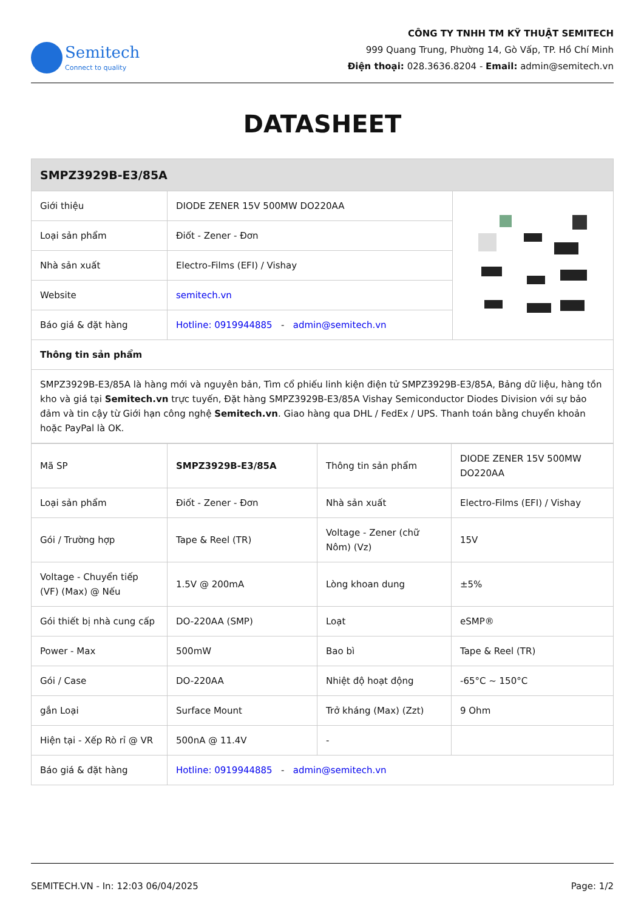Semitech
Connect to quality
CÔNG TY TNHH TM KỸ THUẬT SEMITECH
999 Quang Trung, Phường 14, Gò Vấp, TP. Hồ Chí Minh
Điện thoại: 028.3636.8204 - Email: admin@semitech.vn
DATASHEET
| SMPZ3929B-E3/85A | | |
| --- | --- | --- |
| Giới thiệu | DIODE ZENER 15V 500MW DO220AA | |
| Loại sản phẩm | Điốt - Zener - Đơn | |
| Nhà sản xuất | Electro-Films (EFI) / Vishay | |
| Website | semitech.vn | |
| Báo giá & đặt hàng | Hotline: 0919944885 - admin@semitech.vn | |
| Thông tin sản phẩm | | |
| SMPZ3929B-E3/85A là hàng mới và nguyên bản, Tìm cổ phiếu linh kiện điện tử SMPZ3929B-E3/85A, Bảng dữ liệu, hàng tồn kho và giá tại Semitech.vn trực tuyến, Đặt hàng SMPZ3929B-E3/85A Vishay Semiconductor Diodes Division với sự bảo đảm và tin cậy từ Giới hạn công nghệ Semitech.vn . Giao hàng qua DHL / FedEx / UPS. Thanh toán bằng chuyển khoản hoặc PayPal là OK. | | |
| Mã SP | SMPZ3929B-E3/85A | Thông tin sản phẩm | DIODE ZENER 15V 500MW DO220AA |
| Loại sản phẩm | Điốt - Zener - Đơn | Nhà sản xuất | Electro-Films (EFI) / Vishay |
| Gói / Trường hợp | Tape & Reel (TR) | Voltage - Zener (chữ Nôm) (Vz) | 15V |
| Voltage - Chuyển tiếp (VF) (Max) @ Nếu | 1.5V @ 200mA | Lòng khoan dung | ±5% |
| Gói thiết bị nhà cung cấp | DO-220AA (SMP) | Loạt | eSMP® |
| Power - Max | 500mW | Bao bì | Tape & Reel (TR) |
| Gói / Case | DO-220AA | Nhiệt độ hoạt động | -65°C ~ 150°C |
| gắn Loại | Surface Mount | Trở kháng (Max) (Zzt) | 9 Ohm |
| Hiện tại - Xếp Rò rỉ @ VR | 500nA @ 11.4V | - | |
| Báo giá & đặt hàng | Hotline: 0919944885 - admin@semitech.vn | | |
SEMITECH.VN - In: 12:03 06/04/2025 Page: 1/2